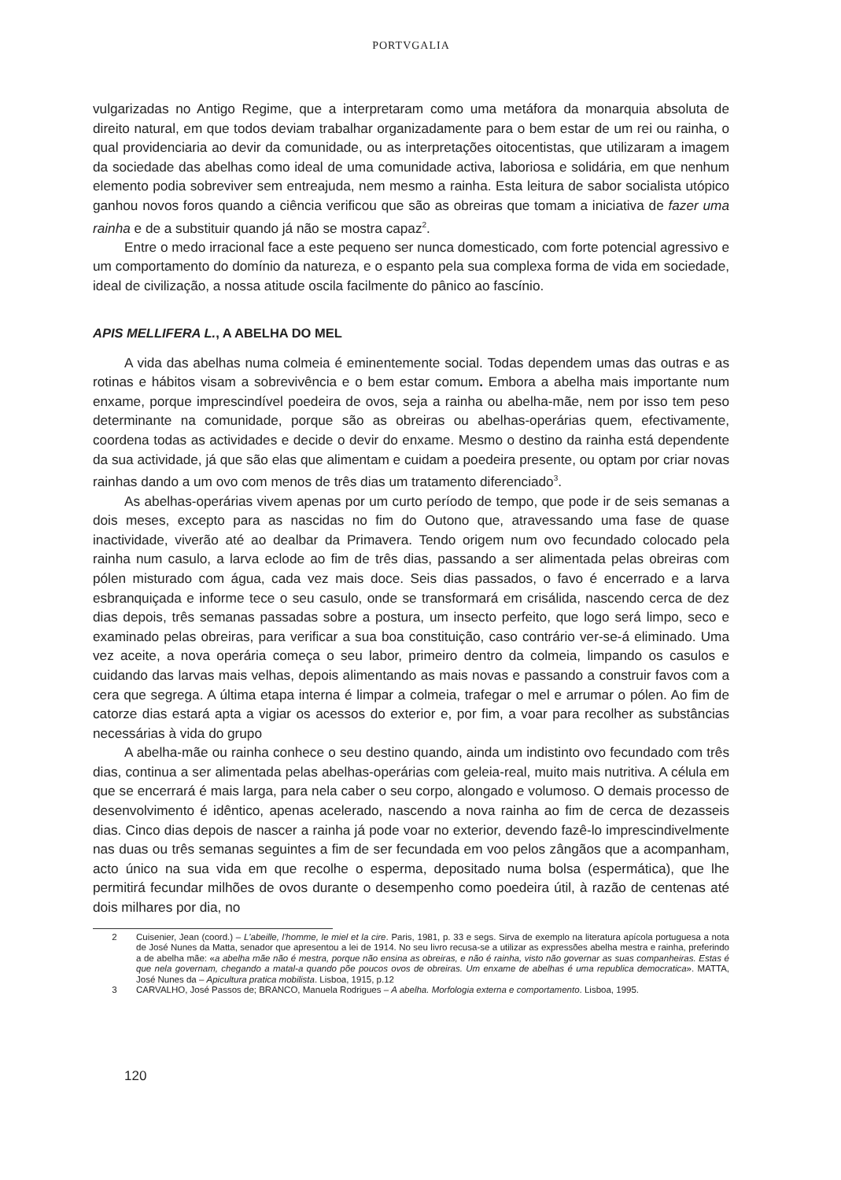PORTVGALIA
vulgarizadas no Antigo Regime, que a interpretaram como uma metáfora da monarquia absoluta de direito natural, em que todos deviam trabalhar organizadamente para o bem estar de um rei ou rainha, o qual providenciaria ao devir da comunidade, ou as interpretações oitocentistas, que utilizaram a imagem da sociedade das abelhas como ideal de uma comunidade activa, laboriosa e solidária, em que nenhum elemento podia sobreviver sem entreajuda, nem mesmo a rainha. Esta leitura de sabor socialista utópico ganhou novos foros quando a ciência verificou que são as obreiras que tomam a iniciativa de fazer uma rainha e de a substituir quando já não se mostra capaz<sup>2</sup>.
Entre o medo irracional face a este pequeno ser nunca domesticado, com forte potencial agressivo e um comportamento do domínio da natureza, e o espanto pela sua complexa forma de vida em sociedade, ideal de civilização, a nossa atitude oscila facilmente do pânico ao fascínio.
APIS MELLIFERA L., A ABELHA DO MEL
A vida das abelhas numa colmeia é eminentemente social. Todas dependem umas das outras e as rotinas e hábitos visam a sobrevivência e o bem estar comum. Embora a abelha mais importante num enxame, porque imprescindível poedeira de ovos, seja a rainha ou abelha-mãe, nem por isso tem peso determinante na comunidade, porque são as obreiras ou abelhas-operárias quem, efectivamente, coordena todas as actividades e decide o devir do enxame. Mesmo o destino da rainha está dependente da sua actividade, já que são elas que alimentam e cuidam a poedeira presente, ou optam por criar novas rainhas dando a um ovo com menos de três dias um tratamento diferenciado<sup>3</sup>.
As abelhas-operárias vivem apenas por um curto período de tempo, que pode ir de seis semanas a dois meses, excepto para as nascidas no fim do Outono que, atravessando uma fase de quase inactividade, viverão até ao dealbar da Primavera. Tendo origem num ovo fecundado colocado pela rainha num casulo, a larva eclode ao fim de três dias, passando a ser alimentada pelas obreiras com pólen misturado com água, cada vez mais doce. Seis dias passados, o favo é encerrado e a larva esbranquiçada e informe tece o seu casulo, onde se transformará em crisálida, nascendo cerca de dez dias depois, três semanas passadas sobre a postura, um insecto perfeito, que logo será limpo, seco e examinado pelas obreiras, para verificar a sua boa constituição, caso contrário ver-se-á eliminado. Uma vez aceite, a nova operária começa o seu labor, primeiro dentro da colmeia, limpando os casulos e cuidando das larvas mais velhas, depois alimentando as mais novas e passando a construir favos com a cera que segrega. A última etapa interna é limpar a colmeia, trafegar o mel e arrumar o pólen. Ao fim de catorze dias estará apta a vigiar os acessos do exterior e, por fim, a voar para recolher as substâncias necessárias à vida do grupo
A abelha-mãe ou rainha conhece o seu destino quando, ainda um indistinto ovo fecundado com três dias, continua a ser alimentada pelas abelhas-operárias com geleia-real, muito mais nutritiva. A célula em que se encerrará é mais larga, para nela caber o seu corpo, alongado e volumoso. O demais processo de desenvolvimento é idêntico, apenas acelerado, nascendo a nova rainha ao fim de cerca de dezasseis dias. Cinco dias depois de nascer a rainha já pode voar no exterior, devendo fazê-lo imprescindivelmente nas duas ou três semanas seguintes a fim de ser fecundada em voo pelos zângãos que a acompanham, acto único na sua vida em que recolhe o esperma, depositado numa bolsa (espermática), que lhe permitirá fecundar milhões de ovos durante o desempenho como poedeira útil, à razão de centenas até dois milhares por dia, no
2 Cuisenier, Jean (coord.) – L'abeille, l'homme, le miel et la cire. Paris, 1981, p. 33 e segs. Sirva de exemplo na literatura apícola portuguesa a nota de José Nunes da Matta, senador que apresentou a lei de 1914. No seu livro recusa-se a utilizar as expressões abelha mestra e rainha, preferindo a de abelha mãe: «a abelha mãe não é mestra, porque não ensina as obreiras, e não é rainha, visto não governar as suas companheiras. Estas é que nela governam, chegando a matal-a quando põe poucos ovos de obreiras. Um enxame de abelhas é uma republica democratica». MATTA, José Nunes da – Apicultura pratica mobilista. Lisboa, 1915, p.12
3 CARVALHO, José Passos de; BRANCO, Manuela Rodrigues – A abelha. Morfologia externa e comportamento. Lisboa, 1995.
120